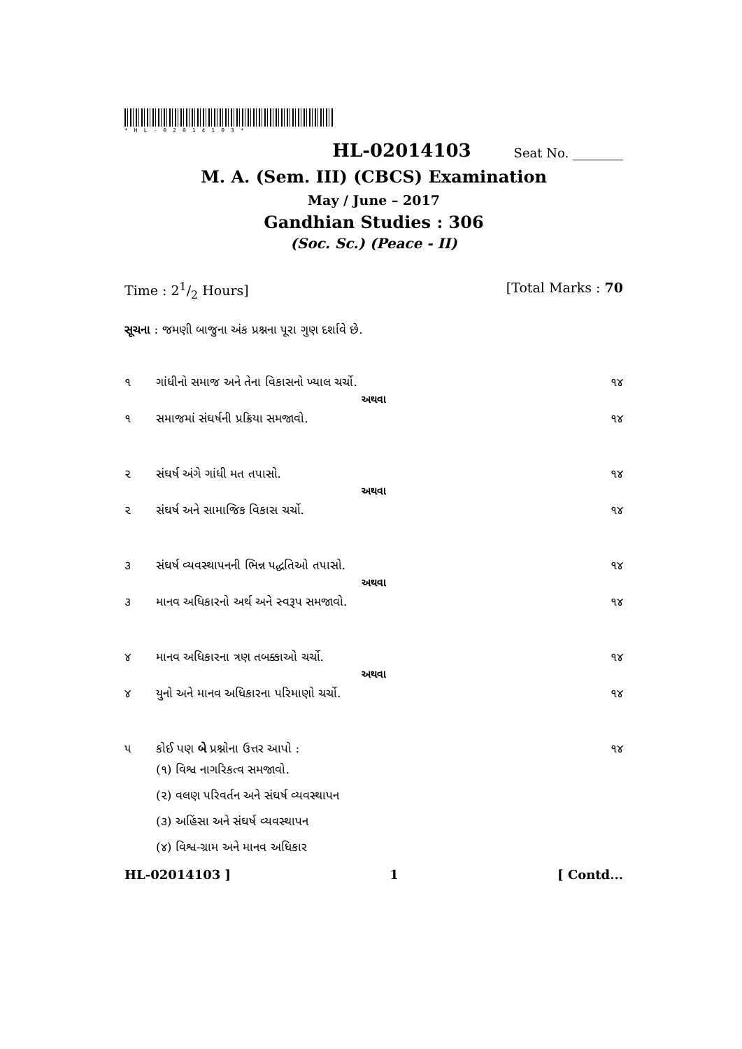*HL-02014103*
HL-02014103 Seat No. ________
M. A. (Sem. III) (CBCS) Examination
May / June – 2017
Gandhian Studies : 306
(Soc. Sc.) (Peace - II)
Time : 21/2 Hours] [Total Marks : 70
સૂચના : જમણી બાજુના અંક પ્રશ્નના પૂરા ગુણ દર્શાવે છે.
૧ ગાંધીનો સમાજ અને તેના વિકાસનો ખ્યાલ ચર્ચો. ૧૪
અથવા
૧ સમાજમાં સંઘર્ષની પ્રક્રિયા સમજાવો. ૧૪
૨ સંઘર્ષ અંગે ગાંધી મત તપાસો. ૧૪
અથવા
૨ સંઘર્ષ અને સામાજિક વિકાસ ચર્ચો. ૧૪
૩ સંઘર્ષ વ્યવસ્થાપનની ભિન્ન પદ્ધતિઓ તપાસો. ૧૪
અથવા
૩ માનવ અધિકારનો અર્થ અને સ્વરૂપ સમજાવો. ૧૪
૪ માનવ અધિકારના ત્રણ તબક્કાઓ ચર્ચો. ૧૪
અથવા
૪ યુનો અને માનવ અધિકારના પરિમાણો ચર્ચો. ૧૪
૫ કોઈ પણ બે પ્રશ્નોના ઉત્તર આપો : ૧૪
(૧) વિશ્વ નાગરિકત્વ સમજાવો.
(૨) વલણ પરિવર્તન અને સંઘર્ષ વ્યવસ્થાપન
(૩) અહિંસા અને સંઘર્ષ વ્યવસ્થાપન
(૪) વિશ્વ-ગ્રામ અને માનવ અધિકાર
HL-02014103 ] 1 [ Contd...